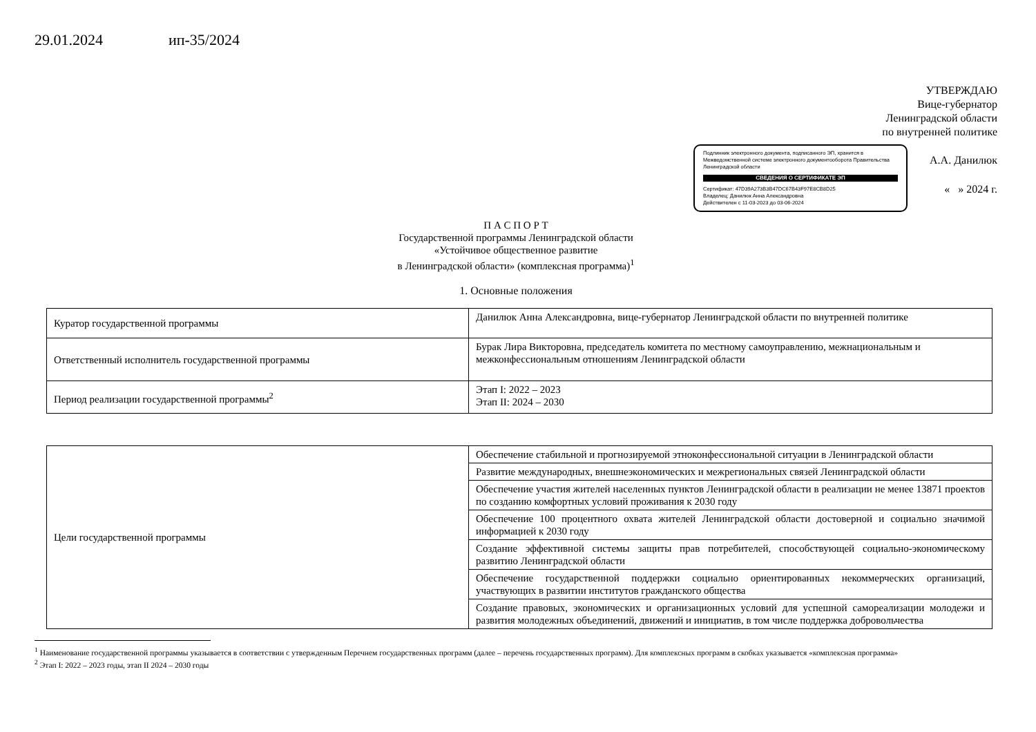29.01.2024 ип-35/2024
УТВЕРЖДАЮ
Вице-губернатор
Ленинградской области
по внутренней политике
Подлинник электронного документа, подписанного ЭП, хранится в Межведомственной системе электронного документооборота Правительства Ленинградской области
СВЕДЕНИЯ О СЕРТИФИКАТЕ ЭП
Сертификат: 47D39A273B3B47DC67B43F97E8CB8D25
Владелец: Данилюк Анна Александровна
Действителен с 11-03-2023 до 03-06-2024
А.А. Данилюк
« » 2024 г.
П А С П О Р Т
Государственной программы Ленинградской области
«Устойчивое общественное развитие
в Ленинградской области» (комплексная программа)<sup>1</sup>
1. Основные положения
| Куратор государственной программы | Данилюк Анна Александровна, вице-губернатор Ленинградской области по внутренней политике |
| Ответственный исполнитель государственной программы | Бурак Лира Викторовна, председатель комитета по местному самоуправлению, межнациональным и межконфессиональным отношениям Ленинградской области |
| Период реализации государственной программы<sup>2</sup> | Этап I: 2022 – 2023 Этап II: 2024 – 2030 |
| Цели государственной программы | Обеспечение стабильной и прогнозируемой этноконфессиональной ситуации в Ленинградской области |
| | Развитие международных, внешнеэкономических и межрегиональных связей Ленинградской области |
| | Обеспечение участия жителей населенных пунктов Ленинградской области в реализации не менее 13871 проектов по созданию комфортных условий проживания к 2030 году |
| | Обеспечение 100 процентного охвата жителей Ленинградской области достоверной и социально значимой информацией к 2030 году |
| | Создание эффективной системы защиты прав потребителей, способствующей социально-экономическому развитию Ленинградской области |
| | Обеспечение государственной поддержки социально ориентированных некоммерческих организаций, участвующих в развитии институтов гражданского общества |
| | Создание правовых, экономических и организационных условий для успешной самореализации молодежи и развития молодежных объединений, движений и инициатив, в том числе поддержка добровольчества |
<sup>1</sup> Наименование государственной программы указывается в соответствии с утвержденным Перечнем государственных программ (далее – перечень государственных программ). Для комплексных программ в скобках указывается «комплексная программа»
<sup>2</sup> Этап I: 2022 – 2023 годы, этап II 2024 – 2030 годы